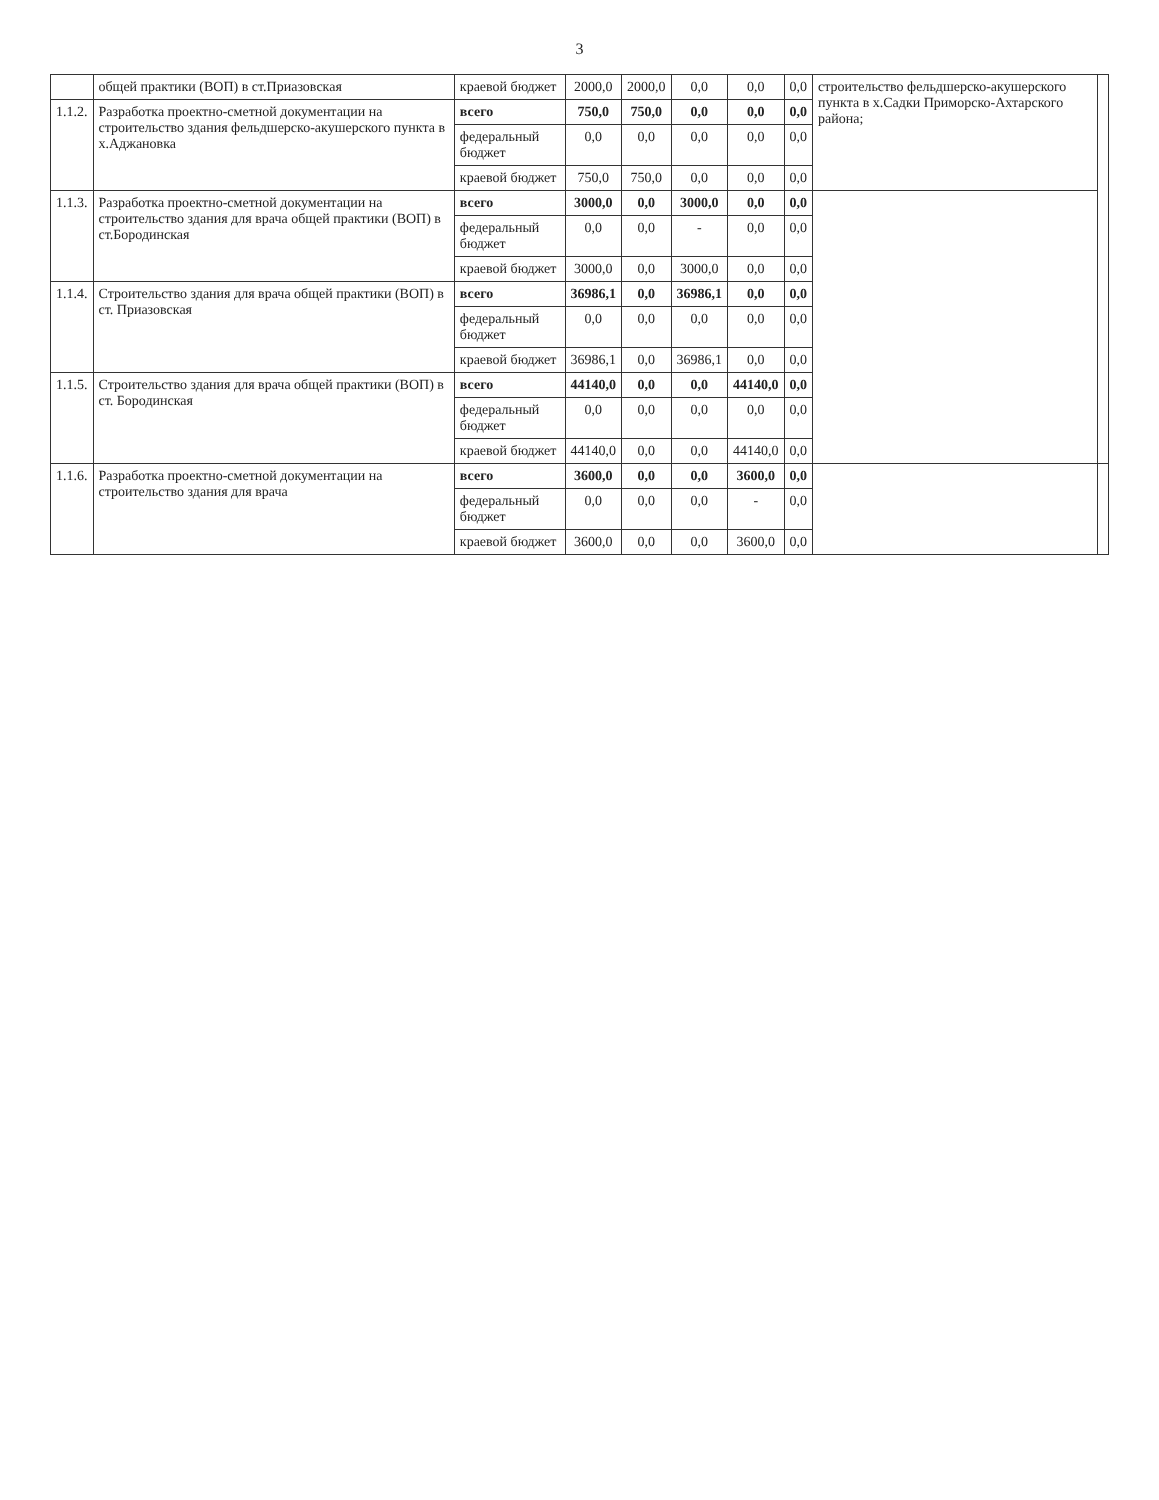3
| | общей практики (ВОП) в ст.Приазовская | краевой бюджет | 2000,0 | 2000,0 | 0,0 | 0,0 | 0,0 | строительство фельдшерско-акушерского пункта в х.Садки Приморско-Ахтарского района; | |
| 1.1.2. | Разработка проектно-сметной документации на строительство здания фельдшерско-акушерского пункта в х.Аджановка | всего | 750,0 | 750,0 | 0,0 | 0,0 | 0,0 | | |
| | | федеральный бюджет | 0,0 | 0,0 | 0,0 | 0,0 | 0,0 | | |
| | | краевой бюджет | 750,0 | 750,0 | 0,0 | 0,0 | 0,0 | | |
| 1.1.3. | Разработка проектно-сметной документации на строительство здания для врача общей практики (ВОП) в ст.Бородинская | всего | 3000,0 | 0,0 | 3000,0 | 0,0 | 0,0 | | |
| | | федеральный бюджет | 0,0 | 0,0 | - | 0,0 | 0,0 | | |
| | | краевой бюджет | 3000,0 | 0,0 | 3000,0 | 0,0 | 0,0 | | |
| 1.1.4. | Строительство здания для врача общей практики (ВОП) в ст. Приазовская | всего | 36986,1 | 0,0 | 36986,1 | 0,0 | 0,0 | | |
| | | федеральный бюджет | 0,0 | 0,0 | 0,0 | 0,0 | 0,0 | | |
| | | краевой бюджет | 36986,1 | 0,0 | 36986,1 | 0,0 | 0,0 | | |
| 1.1.5. | Строительство здания для врача общей практики (ВОП) в ст. Бородинская | всего | 44140,0 | 0,0 | 0,0 | 44140,0 | 0,0 | | |
| | | федеральный бюджет | 0,0 | 0,0 | 0,0 | 0,0 | 0,0 | | |
| | | краевой бюджет | 44140,0 | 0,0 | 0,0 | 44140,0 | 0,0 | | |
| 1.1.6. | Разработка проектно-сметной документации на строительство здания для врача | всего | 3600,0 | 0,0 | 0,0 | 3600,0 | 0,0 | | |
| | | федеральный бюджет | 0,0 | 0,0 | 0,0 | - | 0,0 | | |
| | | краевой бюджет | 3600,0 | 0,0 | 0,0 | 3600,0 | 0,0 | | |